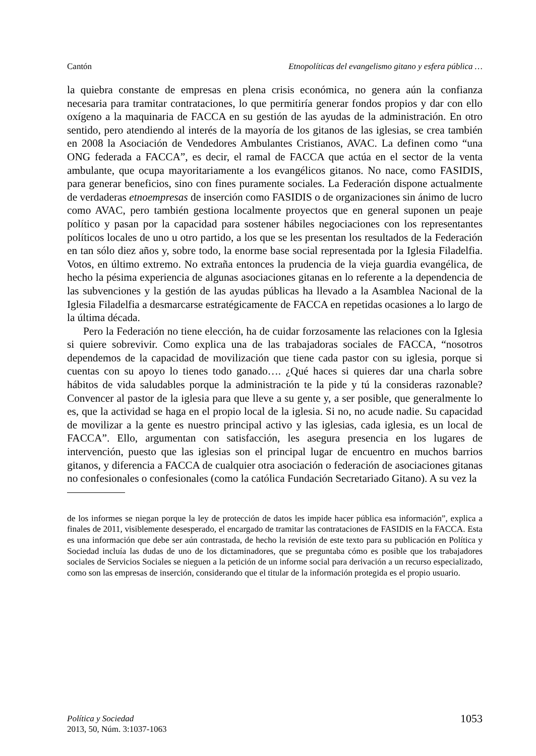Cantón Etnopolíticas del evangelismo gitano y esfera pública …
la quiebra constante de empresas en plena crisis económica, no genera aún la confianza necesaria para tramitar contrataciones, lo que permitiría generar fondos propios y dar con ello oxígeno a la maquinaria de FACCA en su gestión de las ayudas de la administración. En otro sentido, pero atendiendo al interés de la mayoría de los gitanos de las iglesias, se crea también en 2008 la Asociación de Vendedores Ambulantes Cristianos, AVAC. La definen como “una ONG federada a FACCA”, es decir, el ramal de FACCA que actúa en el sector de la venta ambulante, que ocupa mayoritariamente a los evangélicos gitanos. No nace, como FASIDIS, para generar beneficios, sino con fines puramente sociales. La Federación dispone actualmente de verdaderas etnoempresas de inserción como FASIDIS o de organizaciones sin ánimo de lucro como AVAC, pero también gestiona localmente proyectos que en general suponen un peaje político y pasan por la capacidad para sostener hábiles negociaciones con los representantes políticos locales de uno u otro partido, a los que se les presentan los resultados de la Federación en tan sólo diez años y, sobre todo, la enorme base social representada por la Iglesia Filadelfia. Votos, en último extremo. No extraña entonces la prudencia de la vieja guardia evangélica, de hecho la pésima experiencia de algunas asociaciones gitanas en lo referente a la dependencia de las subvenciones y la gestión de las ayudas públicas ha llevado a la Asamblea Nacional de la Iglesia Filadelfia a desmarcarse estratégicamente de FACCA en repetidas ocasiones a lo largo de la última década.
Pero la Federación no tiene elección, ha de cuidar forzosamente las relaciones con la Iglesia si quiere sobrevivir. Como explica una de las trabajadoras sociales de FACCA, “nosotros dependemos de la capacidad de movilización que tiene cada pastor con su iglesia, porque si cuentas con su apoyo lo tienes todo ganado…. ¿Qué haces si quieres dar una charla sobre hábitos de vida saludables porque la administración te la pide y tú la consideras razonable? Convencer al pastor de la iglesia para que lleve a su gente y, a ser posible, que generalmente lo es, que la actividad se haga en el propio local de la iglesia. Si no, no acude nadie. Su capacidad de movilizar a la gente es nuestro principal activo y las iglesias, cada iglesia, es un local de FACCA”. Ello, argumentan con satisfacción, les asegura presencia en los lugares de intervención, puesto que las iglesias son el principal lugar de encuentro en muchos barrios gitanos, y diferencia a FACCA de cualquier otra asociación o federación de asociaciones gitanas no confesionales o confesionales (como la católica Fundación Secretariado Gitano). A su vez la
de los informes se niegan porque la ley de protección de datos les impide hacer pública esa información”, explica a finales de 2011, visiblemente desesperado, el encargado de tramitar las contrataciones de FASIDIS en la FACCA. Esta es una información que debe ser aún contrastada, de hecho la revisión de este texto para su publicación en Política y Sociedad incluía las dudas de uno de los dictaminadores, que se preguntaba cómo es posible que los trabajadores sociales de Servicios Sociales se nieguen a la petición de un informe social para derivación a un recurso especializado, como son las empresas de inserción, considerando que el titular de la información protegida es el propio usuario.
Política y Sociedad
2013, 50, Núm. 3:1037-1063
1053